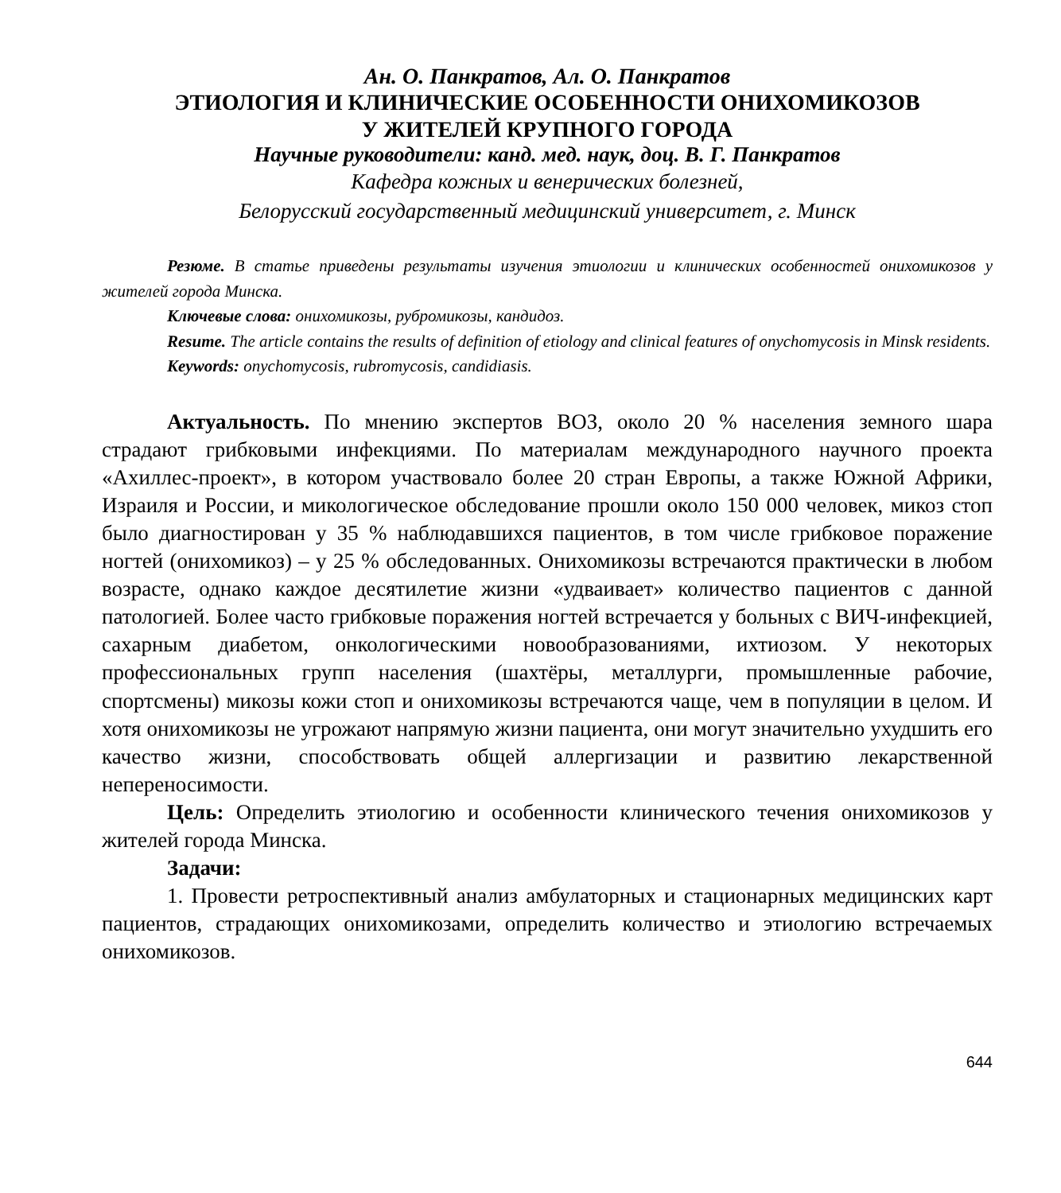Ан. О. Панкратов, Ал. О. Панкратов
ЭТИОЛОГИЯ И КЛИНИЧЕСКИЕ ОСОБЕННОСТИ ОНИХОМИКОЗОВ
У ЖИТЕЛЕЙ КРУПНОГО ГОРОДА
Научные руководители: канд. мед. наук, доц. В. Г. Панкратов
Кафедра кожных и венерических болезней,
Белорусский государственный медицинский университет, г. Минск
Резюме. В статье приведены результаты изучения этиологии и клинических особенностей онихомикозов у жителей города Минска.
Ключевые слова: онихомикозы, рубромикозы, кандидоз.
Resume. The article contains the results of definition of etiology and clinical features of onychomycosis in Minsk residents.
Keywords: onychomycosis, rubromycosis, candidiasis.
Актуальность. По мнению экспертов ВОЗ, около 20 % населения земного шара страдают грибковыми инфекциями. По материалам международного научного проекта «Ахиллес-проект», в котором участвовало более 20 стран Европы, а также Южной Африки, Израиля и России, и микологическое обследование прошли около 150 000 человек, микоз стоп было диагностирован у 35 % наблюдавшихся пациентов, в том числе грибковое поражение ногтей (онихомикоз) – у 25 % обследованных. Онихомикозы встречаются практически в любом возрасте, однако каждое десятилетие жизни «удваивает» количество пациентов с данной патологией. Более часто грибковые поражения ногтей встречается у больных с ВИЧ-инфекцией, сахарным диабетом, онкологическими новообразованиями, ихтиозом. У некоторых профессиональных групп населения (шахтёры, металлурги, промышленные рабочие, спортсмены) микозы кожи стоп и онихомикозы встречаются чаще, чем в популяции в целом. И хотя онихомикозы не угрожают напрямую жизни пациента, они могут значительно ухудшить его качество жизни, способствовать общей аллергизации и развитию лекарственной непереносимости.
Цель: Определить этиологию и особенности клинического течения онихомикозов у жителей города Минска.
Задачи:
1. Провести ретроспективный анализ амбулаторных и стационарных медицинских карт пациентов, страдающих онихомикозами, определить количество и этиологию встречаемых онихомикозов.
644